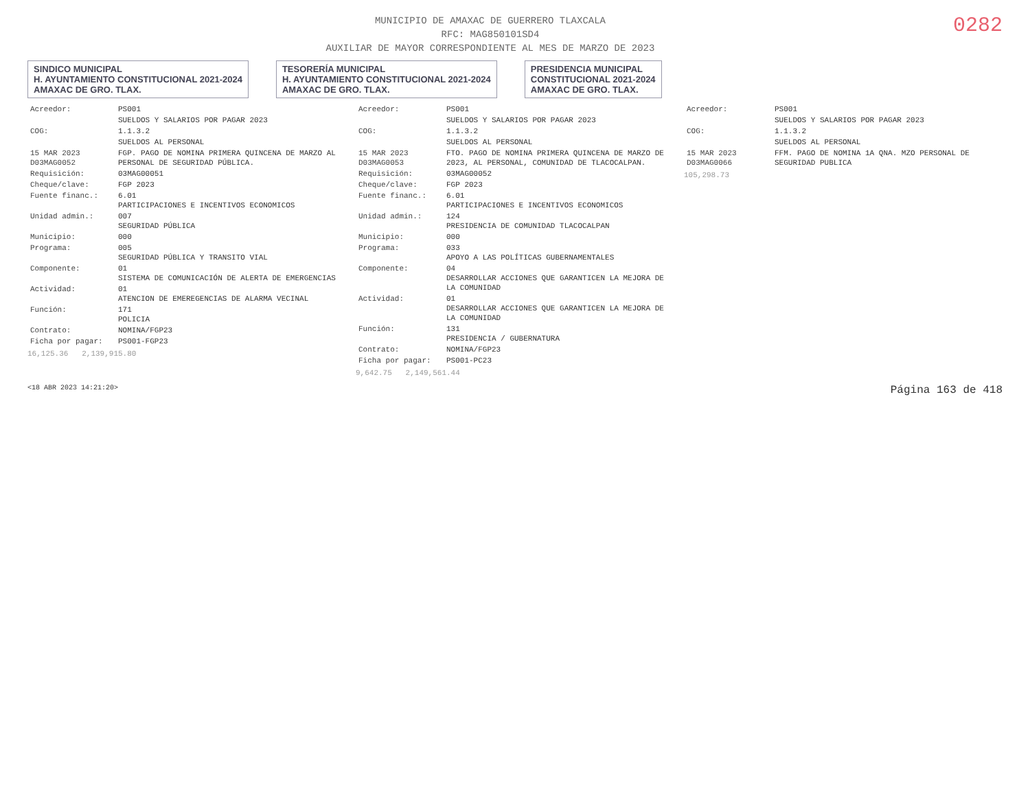MUNICIPIO DE AMAXAC DE GUERRERO TLAXCALA
RFC: MAG850101SD4
AUXILIAR DE MAYOR CORRESPONDIENTE AL MES DE MARZO DE 2023
0282
SINDICO MUNICIPAL
H. AYUNTAMIENTO CONSTITUCIONAL 2021-2024
AMAXAC DE GRO. TLAX.
TESORERÍA MUNICIPAL
H. AYUNTAMIENTO CONSTITUCIONAL 2021-2024
AMAXAC DE GRO. TLAX.
PRESIDENCIA MUNICIPAL
CONSTITUCIONAL 2021-2024
AMAXAC DE GRO. TLAX.
| Acreedor: | PS001 |
| | SUELDOS Y SALARIOS POR PAGAR 2023 |
| COG: | 1.1.3.2 |
| | SUELDOS AL PERSONAL |
| 15 MAR 2023 D03MAG0052 | FGP. PAGO DE NOMINA PRIMERA QUINCENA DE MARZO AL PERSONAL DE SEGURIDAD PÚBLICA. |
| Requisición: | 03MAG00051 |
| Cheque/clave: | FGP 2023 |
| Fuente financ.: | 6.01 PARTICIPACIONES E INCENTIVOS ECONOMICOS |
| Unidad admin.: | 007 SEGURIDAD PÚBLICA |
| Municipio: | 000 |
| Programa: | 005 SEGURIDAD PÚBLICA Y TRANSITO VIAL |
| Componente: | 01 SISTEMA DE COMUNICACIÓN DE ALERTA DE EMERGENCIAS |
| Actividad: | 01 ATENCION DE EMEREGENCIAS DE ALARMA VECINAL |
| Función: | 171 POLICIA |
| Contrato: | NOMINA/FGP23 |
| Ficha por pagar: | PS001-FGP23 |
16,125.36 2,139,915.80
| Acreedor: | PS001 |
| | SUELDOS Y SALARIOS POR PAGAR 2023 |
| COG: | 1.1.3.2 |
| | SUELDOS AL PERSONAL |
| 15 MAR 2023 D03MAG0053 | FTO. PAGO DE NOMINA PRIMERA QUINCENA DE MARZO DE 2023, AL PERSONAL, COMUNIDAD DE TLACOCALPAN. |
| Requisición: | 03MAG00052 |
| Cheque/clave: | FGP 2023 |
| Fuente financ.: | 6.01 PARTICIPACIONES E INCENTIVOS ECONOMICOS |
| Unidad admin.: | 124 PRESIDENCIA DE COMUNIDAD TLACOCALPAN |
| Municipio: | 000 |
| Programa: | 033 APOYO A LAS POLÍTICAS GUBERNAMENTALES |
| Componente: | 04 DESARROLLAR ACCIONES QUE GARANTICEN LA MEJORA DE LA COMUNIDAD |
| Actividad: | 01 DESARROLLAR ACCIONES QUE GARANTICEN LA MEJORA DE LA COMUNIDAD |
| Función: | 131 PRESIDENCIA / GUBERNATURA |
| Contrato: | NOMINA/FGP23 |
| Ficha por pagar: | PS001-PC23 |
9,642.75 2,149,561.44
| Acreedor: | PS001 |
| | SUELDOS Y SALARIOS POR PAGAR 2023 |
| COG: | 1.1.3.2 |
| | SUELDOS AL PERSONAL |
| 15 MAR 2023 D03MAG0066 | FFM. PAGO DE NOMINA 1A QNA. MZO PERSONAL DE SEGURIDAD PUBLICA |
105,298.73
<18 ABR 2023 14:21:20> Página 163 de 418